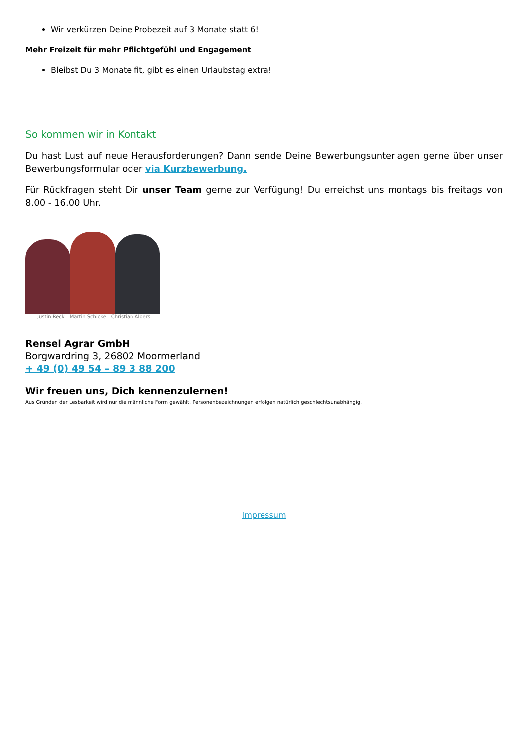Wir verkürzen Deine Probezeit auf 3 Monate statt 6!
Mehr Freizeit für mehr Pflichtgefühl und Engagement
Bleibst Du 3 Monate fit, gibt es einen Urlaubstag extra!
So kommen wir in Kontakt
Du hast Lust auf neue Herausforderungen? Dann sende Deine Bewerbungsunterlagen gerne über unser Bewerbungsformular oder via Kurzbewerbung.
Für Rückfragen steht Dir unser Team gerne zur Verfügung! Du erreichst uns montags bis freitags von 8.00 - 16.00 Uhr.
Justin Reck Martin Schicke Christian Albers
Rensel Agrar GmbH
Borgwardring 3, 26802 Moormerland
+ 49 (0) 49 54 – 89 3 88 200
Wir freuen uns, Dich kennenzulernen!
Aus Gründen der Lesbarkeit wird nur die männliche Form gewählt. Personenbezeichnungen erfolgen natürlich geschlechtsunabhängig.
Impressum